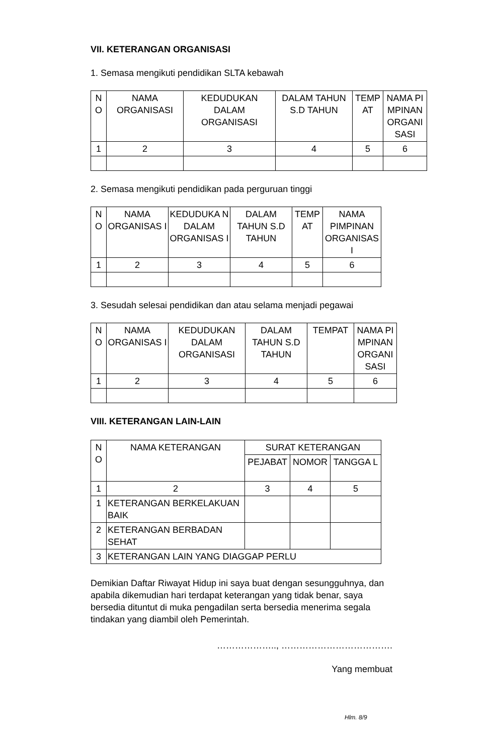VII. KETERANGAN ORGANISASI
1. Semasa mengikuti pendidikan SLTA kebawah
| N O | NAMA ORGANISASI | KEDUDUKAN DALAM ORGANISASI | DALAM TAHUN S.D TAHUN | TEMP AT | NAMA PI MPINAN ORGANI SASI |
| --- | --- | --- | --- | --- | --- |
| 1 | 2 | 3 | 4 | 5 | 6 |
2. Semasa mengikuti pendidikan pada perguruan tinggi
| N O | NAMA ORGANISAS I | KEDUDUKA N DALAM ORGANISAS I | DALAM TAHUN S.D TAHUN | TEMP AT | NAMA PIMPINAN ORGANISAS I |
| --- | --- | --- | --- | --- | --- |
| 1 | 2 | 3 | 4 | 5 | 6 |
3. Sesudah selesai pendidikan dan atau selama menjadi pegawai
| N O | NAMA ORGANISAS I | KEDUDUKAN DALAM ORGANISASI | DALAM TAHUN S.D TAHUN | TEMPAT | NAMA PI MPINAN ORGANI SASI |
| --- | --- | --- | --- | --- | --- |
| 1 | 2 | 3 | 4 | 5 | 6 |
VIII. KETERANGAN LAIN-LAIN
| N O | NAMA KETERANGAN | SURAT KETERANGAN | | |
| --- | --- | --- | --- | --- |
| | | PEJABAT | NOMOR | TANGGA L |
| 1 | 2 | 3 | 4 | 5 |
| 1 | KETERANGAN BERKELAKUAN BAIK | | | |
| 2 | KETERANGAN BERBADAN SEHAT | | | |
| 3 | KETERANGAN LAIN YANG DIAGGAP PERLU | | | |
Demikian Daftar Riwayat Hidup ini saya buat dengan sesungguhnya, dan apabila dikemudian hari terdapat keterangan yang tidak benar, saya bersedia dituntut di muka pengadilan serta bersedia menerima segala tindakan yang diambil oleh Pemerintah.
……………….., ……………………………….
Yang membuat
Hlm. 8/9